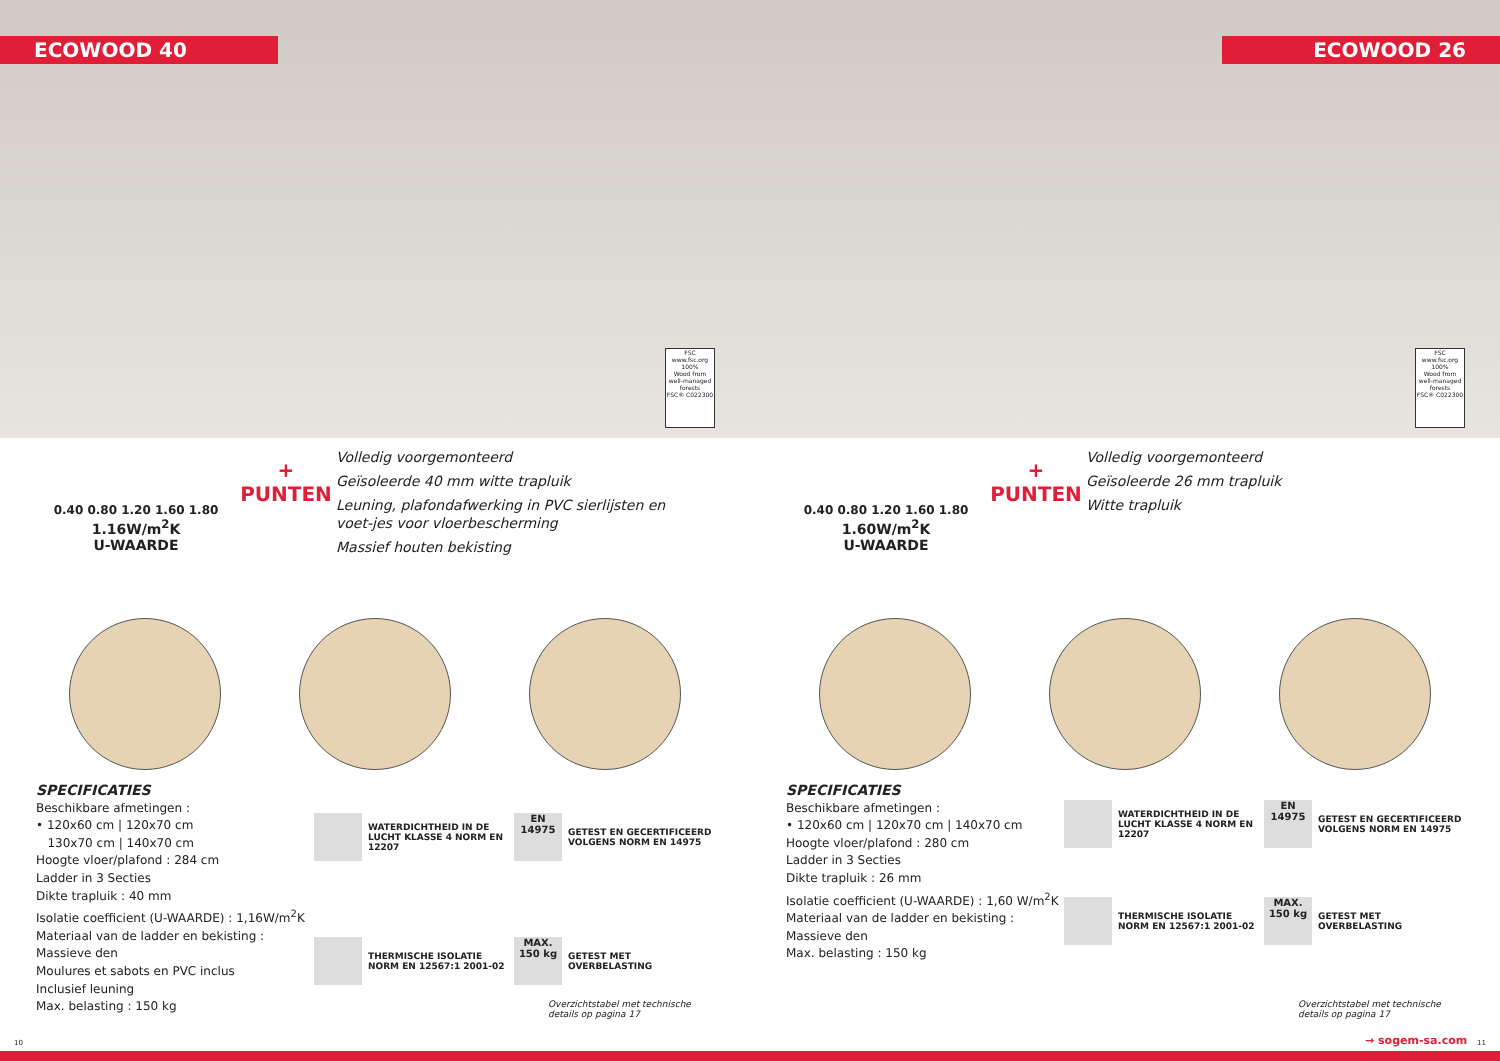ECOWOOD 40
FSC
www.fsc.org
100%
Wood from well-managed forests
FSC® C022300
0.40 0.80 1.20 1.60 1.80
1.16W/m<sup>2</sup>K
U-WAARDE
+
PUNTEN
Volledig voorgemonteerd
Geïsoleerde 40 mm witte trapluik
Leuning, plafondafwerking in PVC sierlijsten en voet-jes voor vloerbescherming
Massief houten bekisting
SPECIFICATIES
Beschikbare afmetingen :
• 120x60 cm | 120x70 cm
130x70 cm | 140x70 cm
Hoogte vloer/plafond : 284 cm
Ladder in 3 Secties
Dikte trapluik : 40 mm
Isolatie coefficient (U-WAARDE) : 1,16W/m<sup>2</sup>K
Materiaal van de ladder en bekisting : Massieve den
Moulures et sabots en PVC inclus
Inclusief leuning
Max. belasting : 150 kg
WATERDICHTHEID IN DE LUCHT KLASSE 4 NORM EN 12207
EN
14975
GETEST EN GECERTIFICEERD VOLGENS NORM EN 14975
THERMISCHE ISOLATIE NORM EN 12567:1 2001-02
MAX.
150 kg
GETEST MET OVERBELASTING
Overzichtstabel met technische
details op pagina 17
10
ECOWOOD 26
FSC
www.fsc.org
100%
Wood from well-managed forests
FSC® C022300
0.40 0.80 1.20 1.60 1.80
1.60W/m<sup>2</sup>K
U-WAARDE
+
PUNTEN
Volledig voorgemonteerd
Geïsoleerde 26 mm trapluik
Witte trapluik
SPECIFICATIES
Beschikbare afmetingen :
• 120x60 cm | 120x70 cm | 140x70 cm
Hoogte vloer/plafond : 280 cm
Ladder in 3 Secties
Dikte trapluik : 26 mm
Isolatie coefficient (U-WAARDE) : 1,60 W/m<sup>2</sup>K
Materiaal van de ladder en bekisting : Massieve den
Max. belasting : 150 kg
WATERDICHTHEID IN DE LUCHT KLASSE 4 NORM EN 12207
EN
14975
GETEST EN GECERTIFICEERD VOLGENS NORM EN 14975
THERMISCHE ISOLATIE NORM EN 12567:1 2001-02
MAX.
150 kg
GETEST MET OVERBELASTING
Overzichtstabel met technische
details op pagina 17
→ sogem-sa.com 11